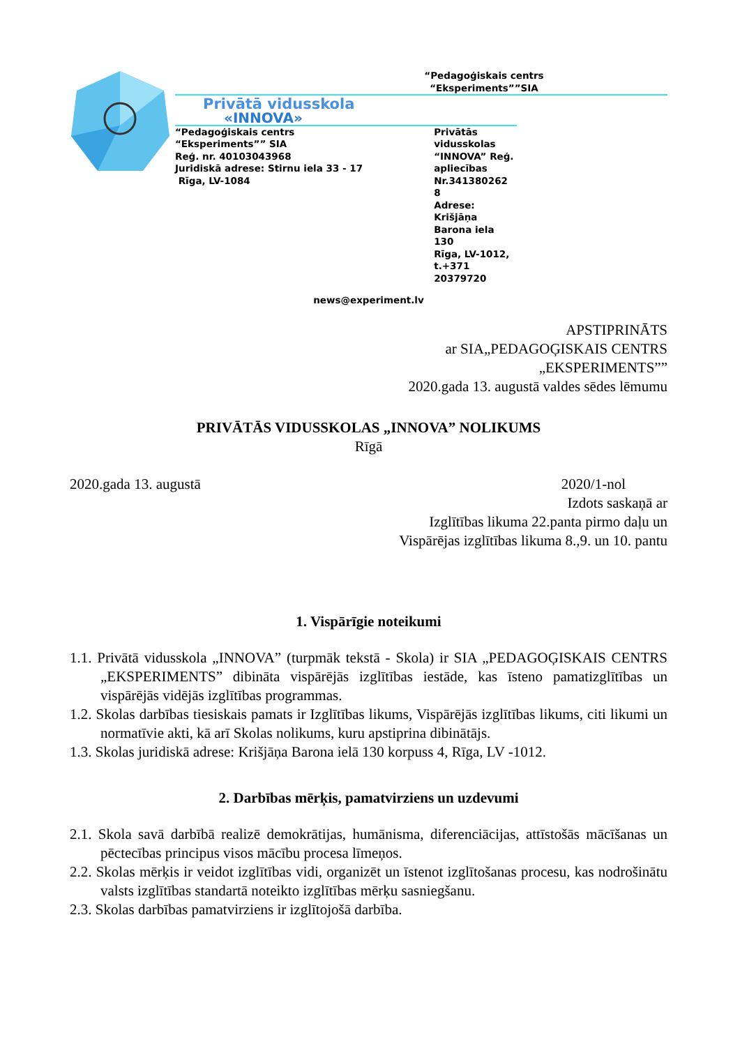“Pedagoģiskais centrs
“Eksperiments””SIA
Privātā vidusskola
«INNOVA»
“Pedagoģiskais centrs
“Eksperiments”” SIA
Reģ. nr. 40103043968
Juridiskā adrese: Stirnu iela 33 - 17
Rīga, LV-1084
Privātās vidusskolas “INNOVA” Reģ. apliecības Nr.341380262 8
Adrese: Krišjāņa Barona iela 130
Rīga, LV-1012, t.+371 20379720
news@experiment.lv
APSTIPRINĀTS
ar SIA„PEDAGOĢISKAIS CENTRS
„EKSPERIMENTS””
2020.gada 13. augustā valdes sēdes lēmumu
PRIVĀTĀS VIDUSSKOLAS „INNOVA” NOLIKUMS
Rīgā
2020.gada 13. augustā 2020/1-nol
Izdots saskaņā ar
Izglītības likuma 22.panta pirmo daļu un
Vispārējas izglītības likuma 8.,9. un 10. pantu
1. Vispārīgie noteikumi
1.1. Privātā vidusskola „INNOVA” (turpmāk tekstā - Skola) ir SIA „PEDAGOĢISKAIS CENTRS „EKSPERIMENTS” dibināta vispārējās izglītības iestāde, kas īsteno pamatizglītības un vispārējās vidējās izglītības programmas.
1.2. Skolas darbības tiesiskais pamats ir Izglītības likums, Vispārējās izglītības likums, citi likumi un normatīvie akti, kā arī Skolas nolikums, kuru apstiprina dibinātājs.
1.3. Skolas juridiskā adrese: Krišjāņa Barona ielā 130 korpuss 4, Rīga, LV -1012.
2. Darbības mērķis, pamatvirziens un uzdevumi
2.1. Skola savā darbībā realizē demokrātijas, humānisma, diferenciācijas, attīstošās mācīšanas un pēctecības principus visos mācību procesa līmeņos.
2.2. Skolas mērķis ir veidot izglītības vidi, organizēt un īstenot izglītošanas procesu, kas nodrošinātu valsts izglītības standartā noteikto izglītības mērķu sasniegšanu.
2.3. Skolas darbības pamatvirziens ir izglītojošā darbība.